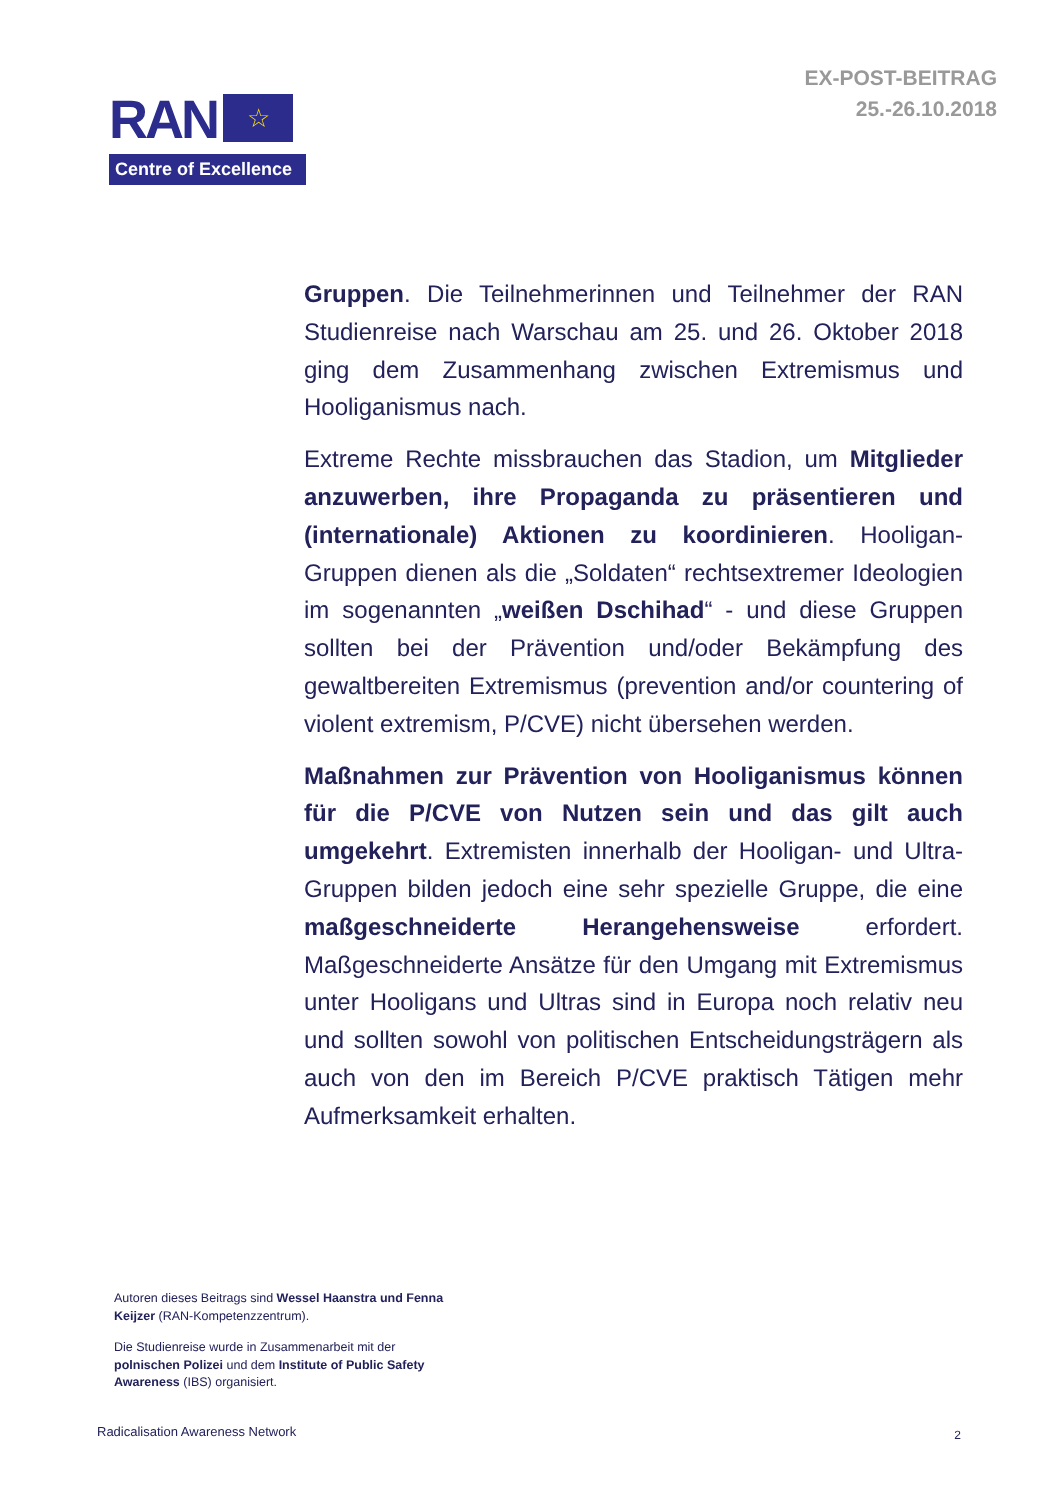EX-POST-BEITRAG
25.-26.10.2018
RAN
☆
Centre of Excellence
Gruppen. Die Teilnehmerinnen und Teilnehmer der RAN Studienreise nach Warschau am 25. und 26. Oktober 2018 ging dem Zusammenhang zwischen Extremismus und Hooliganismus nach.
Extreme Rechte missbrauchen das Stadion, um Mitglieder anzuwerben, ihre Propaganda zu präsentieren und (internationale) Aktionen zu koordinieren. Hooligan-Gruppen dienen als die „Soldaten“ rechtsextremer Ideologien im sogenannten „weißen Dschihad“ - und diese Gruppen sollten bei der Prävention und/oder Bekämpfung des gewaltbereiten Extremismus (prevention and/or countering of violent extremism, P/CVE) nicht übersehen werden.
Maßnahmen zur Prävention von Hooliganismus können für die P/CVE von Nutzen sein und das gilt auch umgekehrt. Extremisten innerhalb der Hooligan- und Ultra-Gruppen bilden jedoch eine sehr spezielle Gruppe, die eine maßgeschneiderte Herangehensweise erfordert. Maßgeschneiderte Ansätze für den Umgang mit Extremismus unter Hooligans und Ultras sind in Europa noch relativ neu und sollten sowohl von politischen Entscheidungsträgern als auch von den im Bereich P/CVE praktisch Tätigen mehr Aufmerksamkeit erhalten.
Autoren dieses Beitrags sind Wessel Haanstra und Fenna Keijzer (RAN-Kompetenzzentrum).
Die Studienreise wurde in Zusammenarbeit mit der polnischen Polizei und dem Institute of Public Safety Awareness (IBS) organisiert.
Radicalisation Awareness Network
2